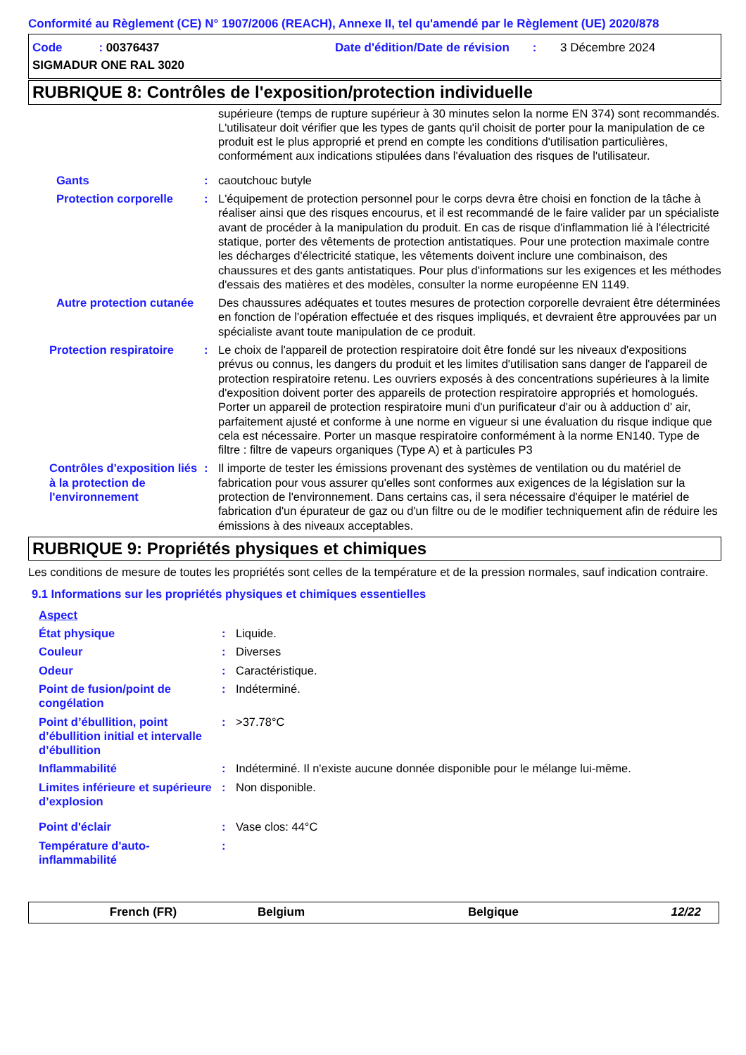Conformité au Règlement (CE) N° 1907/2006 (REACH), Annexe II, tel qu'amendé par le Règlement (UE) 2020/878
Code : 00376437 Date d'édition/Date de révision : 3 Décembre 2024
SIGMADUR ONE RAL 3020
RUBRIQUE 8: Contrôles de l'exposition/protection individuelle
supérieure (temps de rupture supérieur à 30 minutes selon la norme EN 374) sont recommandés. L'utilisateur doit vérifier que les types de gants qu'il choisit de porter pour la manipulation de ce produit est le plus approprié et prend en compte les conditions d'utilisation particulières, conformément aux indications stipulées dans l'évaluation des risques de l'utilisateur.
Gants : caoutchouc butyle
Protection corporelle : L'équipement de protection personnel pour le corps devra être choisi en fonction de la tâche à réaliser ainsi que des risques encourus, et il est recommandé de le faire valider par un spécialiste avant de procéder à la manipulation du produit. En cas de risque d'inflammation lié à l'électricité statique, porter des vêtements de protection antistatiques. Pour une protection maximale contre les décharges d'électricité statique, les vêtements doivent inclure une combinaison, des chaussures et des gants antistatiques. Pour plus d'informations sur les exigences et les méthodes d'essais des matières et des modèles, consulter la norme européenne EN 1149.
Autre protection cutanée Des chaussures adéquates et toutes mesures de protection corporelle devraient être déterminées en fonction de l'opération effectuée et des risques impliqués, et devraient être approuvées par un spécialiste avant toute manipulation de ce produit.
Protection respiratoire : Le choix de l'appareil de protection respiratoire doit être fondé sur les niveaux d'expositions prévus ou connus, les dangers du produit et les limites d'utilisation sans danger de l'appareil de protection respiratoire retenu. Les ouvriers exposés à des concentrations supérieures à la limite d'exposition doivent porter des appareils de protection respiratoire appropriés et homologués. Porter un appareil de protection respiratoire muni d'un purificateur d'air ou à adduction d' air, parfaitement ajusté et conforme à une norme en vigueur si une évaluation du risque indique que cela est nécessaire. Porter un masque respiratoire conformément à la norme EN140. Type de filtre : filtre de vapeurs organiques (Type A) et à particules P3
Contrôles d'exposition liés à la protection de l'environnement
: Il importe de tester les émissions provenant des systèmes de ventilation ou du matériel de fabrication pour vous assurer qu'elles sont conformes aux exigences de la législation sur la protection de l'environnement. Dans certains cas, il sera nécessaire d'équiper le matériel de fabrication d'un épurateur de gaz ou d'un filtre ou de le modifier techniquement afin de réduire les émissions à des niveaux acceptables.
RUBRIQUE 9: Propriétés physiques et chimiques
Les conditions de mesure de toutes les propriétés sont celles de la température et de la pression normales, sauf indication contraire.
9.1 Informations sur les propriétés physiques et chimiques essentielles
Aspect
État physique : Liquide.
Couleur : Diverses
Odeur : Caractéristique.
Point de fusion/point de congélation
: Indéterminé.
Point d’ébullition, point d’ébullition initial et intervalle d’ébullition
: >37.78°C
Inflammabilité : Indéterminé. Il n'existe aucune donnée disponible pour le mélange lui-même.
Limites inférieure et supérieure d’explosion
: Non disponible.
Point d'éclair : Vase clos: 44°C
Température d'auto-inflammabilité
:
French (FR) Belgium Belgique 12/22